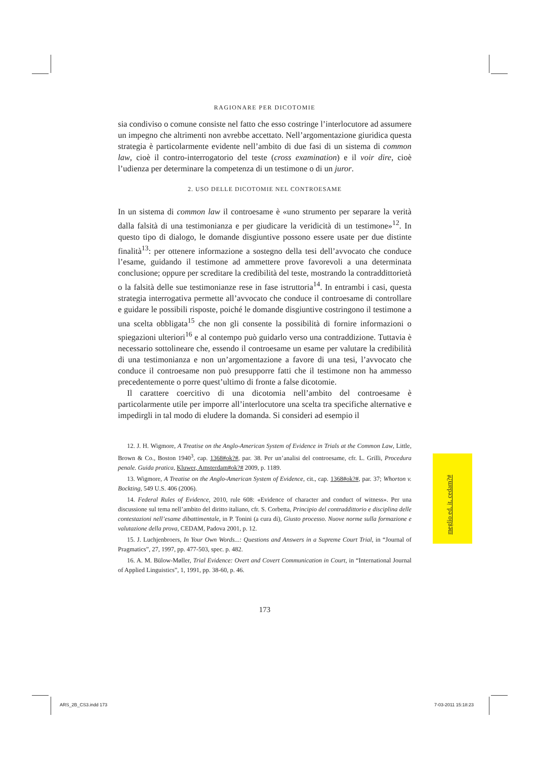RAGIONARE PER DICOTOMIE
sia condiviso o comune consiste nel fatto che esso costringe l’interlocutore ad assumere un impegno che altrimenti non avrebbe accettato. Nell’argomentazione giuridica questa strategia è particolarmente evidente nell’ambito di due fasi di un sistema di common law, cioè il contro-interrogatorio del teste (cross examination) e il voir dire, cioè l’udienza per determinare la competenza di un testimone o di un juror.
2. USO DELLE DICOTOMIE NEL CONTROESAME
In un sistema di common law il controesame è «uno strumento per separare la verità dalla falsità di una testimonianza e per giudicare la veridicità di un testimone»<sup>12</sup>. In questo tipo di dialogo, le domande disgiuntive possono essere usate per due distinte finalità<sup>13</sup>: per ottenere informazione a sostegno della tesi dell’avvocato che conduce l’esame, guidando il testimone ad ammettere prove favorevoli a una determinata conclusione; oppure per screditare la credibilità del teste, mostrando la contraddittorietà o la falsità delle sue testimonianze rese in fase istruttoria<sup>14</sup>. In entrambi i casi, questa strategia interrogativa permette all’avvocato che conduce il controesame di controllare e guidare le possibili risposte, poiché le domande disgiuntive costringono il testimone a una scelta obbligata<sup>15</sup> che non gli consente la possibilità di fornire informazioni o spiegazioni ulteriori<sup>16</sup> e al contempo può guidarlo verso una contraddizione. Tuttavia è necessario sottolineare che, essendo il controesame un esame per valutare la credibilità di una testimonianza e non un’argomentazione a favore di una tesi, l’avvocato che conduce il controesame non può presupporre fatti che il testimone non ha ammesso precedentemente o porre quest’ultimo di fronte a false dicotomie.
Il carattere coercitivo di una dicotomia nell’ambito del controesame è particolarmente utile per imporre all’interlocutore una scelta tra specifiche alternative e impedirgli in tal modo di eludere la domanda. Si consideri ad esempio il
12. J. H. Wigmore, A Treatise on the Anglo-American System of Evidence in Trials at the Common Law, Little, Brown & Co., Boston 1940<sup>3</sup>, cap. 1368#ok?#, par. 38. Per un’analisi del controesame, cfr. L. Grilli, Procedura penale. Guida pratica, Kluwer, Amsterdam#ok?# 2009, p. 1189.
13. Wigmore, A Treatise on the Anglo-American System of Evidence, cit., cap. 1368#ok?#, par. 37; Whorton v. Bockting, 549 U.S. 406 (2006).
14. Federal Rules of Evidence, 2010, rule 608: «Evidence of character and conduct of witness». Per una discussione sul tema nell’ambito del diritto italiano, cfr. S. Corbetta, Principio del contraddittorio e disciplina delle contestazioni nell’esame dibattimentale, in P. Tonini (a cura di), Giusto processo. Nuove norme sulla formazione e valutazione della prova, CEDAM, Padova 2001, p. 12.
15. J. Luchjenbroers, In Your Own Words...: Questions and Answers in a Supreme Court Trial, in “Journal of Pragmatics”, 27, 1997, pp. 477-503, spec. p. 482.
16. A. M. Bülow-Møller, Trial Evidence: Overt and Covert Communication in Court, in “International Journal of Applied Linguistics”, 1, 1991, pp. 38-60, p. 46.
173
meglio ed. it. cedam?#
ARS_2B_CS3.indd 173 7-03-2011 15:18:23